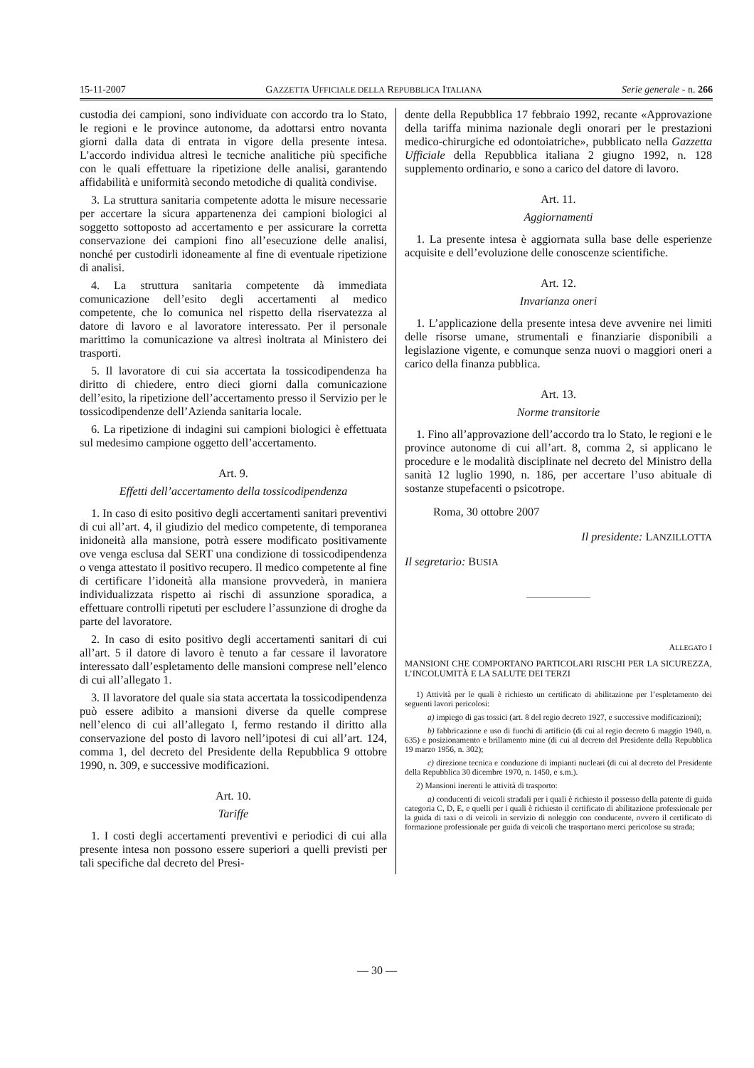15-11-2007 GAZZETTA UFFICIALE DELLA REPUBBLICA ITALIANA Serie generale - n. 266
custodia dei campioni, sono individuate con accordo tra lo Stato, le regioni e le province autonome, da adottarsi entro novanta giorni dalla data di entrata in vigore della presente intesa. L’accordo individua altresì le tecniche analitiche più specifiche con le quali effettuare la ripetizione delle analisi, garantendo affidabilità e uniformità secondo metodiche di qualità condivise.
3. La struttura sanitaria competente adotta le misure necessarie per accertare la sicura appartenenza dei campioni biologici al soggetto sottoposto ad accertamento e per assicurare la corretta conservazione dei campioni fino all’esecuzione delle analisi, nonché per custodirli idoneamente al fine di eventuale ripetizione di analisi.
4. La struttura sanitaria competente dà immediata comunicazione dell’esito degli accertamenti al medico competente, che lo comunica nel rispetto della riservatezza al datore di lavoro e al lavoratore interessato. Per il personale marittimo la comunicazione va altresì inoltrata al Ministero dei trasporti.
5. Il lavoratore di cui sia accertata la tossicodipendenza ha diritto di chiedere, entro dieci giorni dalla comunicazione dell’esito, la ripetizione dell’accertamento presso il Servizio per le tossicodipendenze dell’Azienda sanitaria locale.
6. La ripetizione di indagini sui campioni biologici è effettuata sul medesimo campione oggetto dell’accertamento.
Art. 9.
Effetti dell’accertamento della tossicodipendenza
1. In caso di esito positivo degli accertamenti sanitari preventivi di cui all’art. 4, il giudizio del medico competente, di temporanea inidoneità alla mansione, potrà essere modificato positivamente ove venga esclusa dal SERT una condizione di tossicodipendenza o venga attestato il positivo recupero. Il medico competente al fine di certificare l’idoneità alla mansione provvederà, in maniera individualizzata rispetto ai rischi di assunzione sporadica, a effettuare controlli ripetuti per escludere l’assunzione di droghe da parte del lavoratore.
2. In caso di esito positivo degli accertamenti sanitari di cui all’art. 5 il datore di lavoro è tenuto a far cessare il lavoratore interessato dall’espletamento delle mansioni comprese nell’elenco di cui all’allegato 1.
3. Il lavoratore del quale sia stata accertata la tossicodipendenza può essere adibito a mansioni diverse da quelle comprese nell’elenco di cui all’allegato I, fermo restando il diritto alla conservazione del posto di lavoro nell’ipotesi di cui all’art. 124, comma 1, del decreto del Presidente della Repubblica 9 ottobre 1990, n. 309, e successive modificazioni.
Art. 10.
Tariffe
1. I costi degli accertamenti preventivi e periodici di cui alla presente intesa non possono essere superiori a quelli previsti per tali specifiche dal decreto del Presi-
dente della Repubblica 17 febbraio 1992, recante «Approvazione della tariffa minima nazionale degli onorari per le prestazioni medico-chirurgiche ed odontoiatriche», pubblicato nella Gazzetta Ufficiale della Repubblica italiana 2 giugno 1992, n. 128 supplemento ordinario, e sono a carico del datore di lavoro.
Art. 11.
Aggiornamenti
1. La presente intesa è aggiornata sulla base delle esperienze acquisite e dell’evoluzione delle conoscenze scientifiche.
Art. 12.
Invarianza oneri
1. L’applicazione della presente intesa deve avvenire nei limiti delle risorse umane, strumentali e finanziarie disponibili a legislazione vigente, e comunque senza nuovi o maggiori oneri a carico della finanza pubblica.
Art. 13.
Norme transitorie
1. Fino all’approvazione dell’accordo tra lo Stato, le regioni e le province autonome di cui all’art. 8, comma 2, si applicano le procedure e le modalità disciplinate nel decreto del Ministro della sanità 12 luglio 1990, n. 186, per accertare l’uso abituale di sostanze stupefacenti o psicotrope.
Roma, 30 ottobre 2007
Il presidente: LANZILLOTTA
Il segretario: BUSIA
ALLEGATO I
MANSIONI CHE COMPORTANO PARTICOLARI RISCHI PER LA SICUREZZA, L’INCOLUMITÀ E LA SALUTE DEI TERZI
1) Attività per le quali è richiesto un certificato di abilitazione per l’espletamento dei seguenti lavori pericolosi:
a) impiego di gas tossici (art. 8 del regio decreto 1927, e successive modificazioni);
b) fabbricazione e uso di fuochi di artificio (di cui al regio decreto 6 maggio 1940, n. 635) e posizionamento e brillamento mine (di cui al decreto del Presidente della Repubblica 19 marzo 1956, n. 302);
c) direzione tecnica e conduzione di impianti nucleari (di cui al decreto del Presidente della Repubblica 30 dicembre 1970, n. 1450, e s.m.).
2) Mansioni inerenti le attività di trasporto:
a) conducenti di veicoli stradali per i quali è richiesto il possesso della patente di guida categoria C, D, E, e quelli per i quali è richiesto il certificato di abilitazione professionale per la guida di taxi o di veicoli in servizio di noleggio con conducente, ovvero il certificato di formazione professionale per guida di veicoli che trasportano merci pericolose su strada;
— 30 —